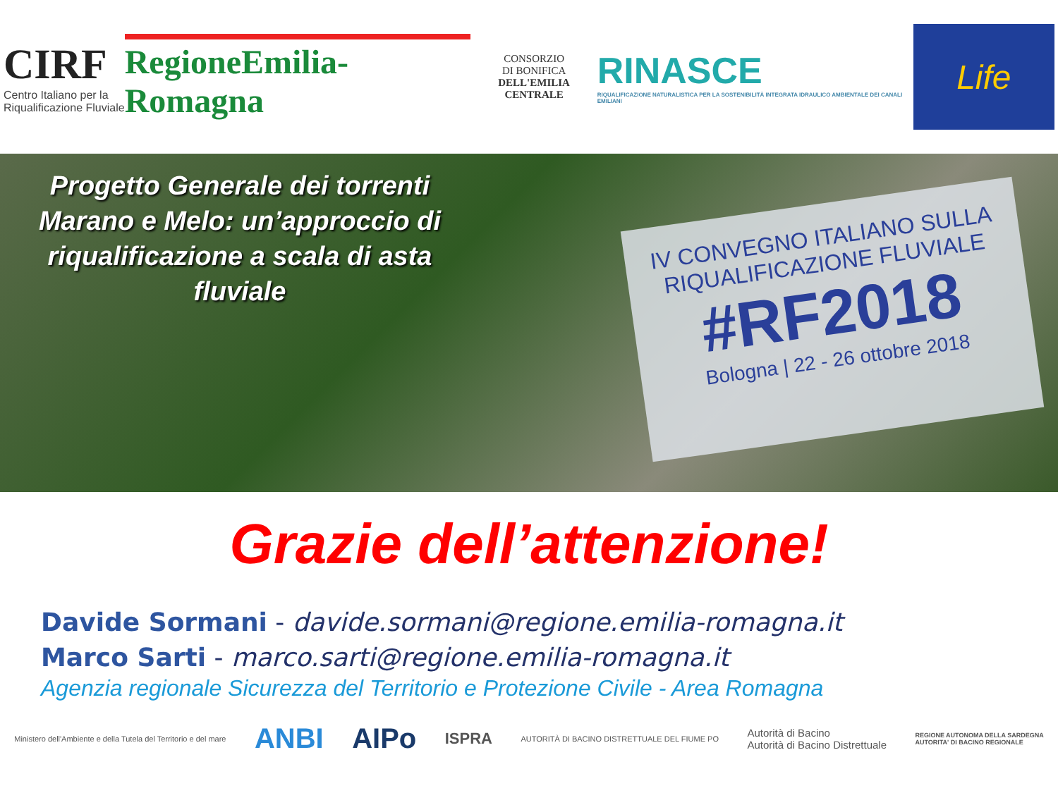CIRF
Centro Italiano per la Riqualificazione Fluviale
RegioneEmilia-Romagna
CONSORZIO
DI BONIFICA
DELL'EMILIA CENTRALE
RINASCE
RIQUALIFICAZIONE NATURALISTICA PER LA SOSTENIBILITÀ INTEGRATA IDRAULICO AMBIENTALE DEI CANALI EMILIANI
Life
Progetto Generale dei torrenti Marano e Melo: un’approccio di riqualificazione a scala di asta fluviale
IV CONVEGNO ITALIANO SULLA
RIQUALIFICAZIONE FLUVIALE
#RF2018
Bologna | 22 - 26 ottobre 2018
Grazie dell’attenzione!
Davide Sormani - davide.sormani@regione.emilia-romagna.it
Marco Sarti - marco.sarti@regione.emilia-romagna.it
Agenzia regionale Sicurezza del Territorio e Protezione Civile - Area Romagna
Ministero dell'Ambiente e della Tutela del Territorio e del mare ANBI AIPo ISPRA AUTORITÀ DI BACINO DISTRETTUALE DEL FIUME PO Autorità di Bacino
Autorità di Bacino Distrettuale REGIONE AUTONOMA DELLA SARDEGNA
AUTORITA' DI BACINO REGIONALE